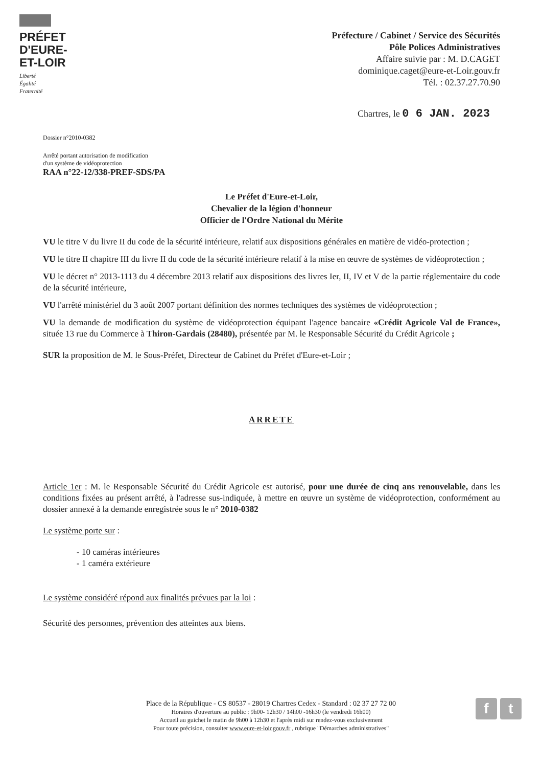PRÉFET
D'EURE-
ET-LOIR
Liberté
Égalité
Fraternité
Préfecture / Cabinet / Service des Sécurités
Pôle Polices Administratives
Affaire suivie par : M. D.CAGET
dominique.caget@eure-et-Loir.gouv.fr
Tél. : 02.37.27.70.90
Chartres, le 0 6 JAN. 2023
Dossier n°2010-0382
Arrêté portant autorisation de modification
d'un système de vidéoprotection
RAA n°22-12/338-PREF-SDS/PA
Le Préfet d'Eure-et-Loir,
Chevalier de la légion d'honneur
Officier de l'Ordre National du Mérite
VU le titre V du livre II du code de la sécurité intérieure, relatif aux dispositions générales en matière de vidéo-protection ;
VU le titre II chapitre III du livre II du code de la sécurité intérieure relatif à la mise en œuvre de systèmes de vidéoprotection ;
VU le décret n° 2013-1113 du 4 décembre 2013 relatif aux dispositions des livres Ier, II, IV et V de la partie réglementaire du code de la sécurité intérieure,
VU l'arrêté ministériel du 3 août 2007 portant définition des normes techniques des systèmes de vidéoprotection ;
VU la demande de modification du système de vidéoprotection équipant l'agence bancaire «Crédit Agricole Val de France», située 13 rue du Commerce à Thiron-Gardais (28480), présentée par M. le Responsable Sécurité du Crédit Agricole ;
SUR la proposition de M. le Sous-Préfet, Directeur de Cabinet du Préfet d'Eure-et-Loir ;
ARRETE
Article 1er : M. le Responsable Sécurité du Crédit Agricole est autorisé, pour une durée de cinq ans renouvelable, dans les conditions fixées au présent arrêté, à l'adresse sus-indiquée, à mettre en œuvre un système de vidéoprotection, conformément au dossier annexé à la demande enregistrée sous le n° 2010-0382
Le système porte sur :
- 10 caméras intérieures
- 1 caméra extérieure
Le système considéré répond aux finalités prévues par la loi :
Sécurité des personnes, prévention des atteintes aux biens.
Place de la République - CS 80537 - 28019 Chartres Cedex - Standard : 02 37 27 72 00
Horaires d'ouverture au public : 9h00- 12h30 / 14h00 -16h30 (le vendredi 16h00)
Accueil au guichet le matin de 9h00 à 12h30 et l'après midi sur rendez-vous exclusivement
Pour toute précision, consulter www.eure-et-loir.gouv.fr , rubrique "Démarches administratives"
f t